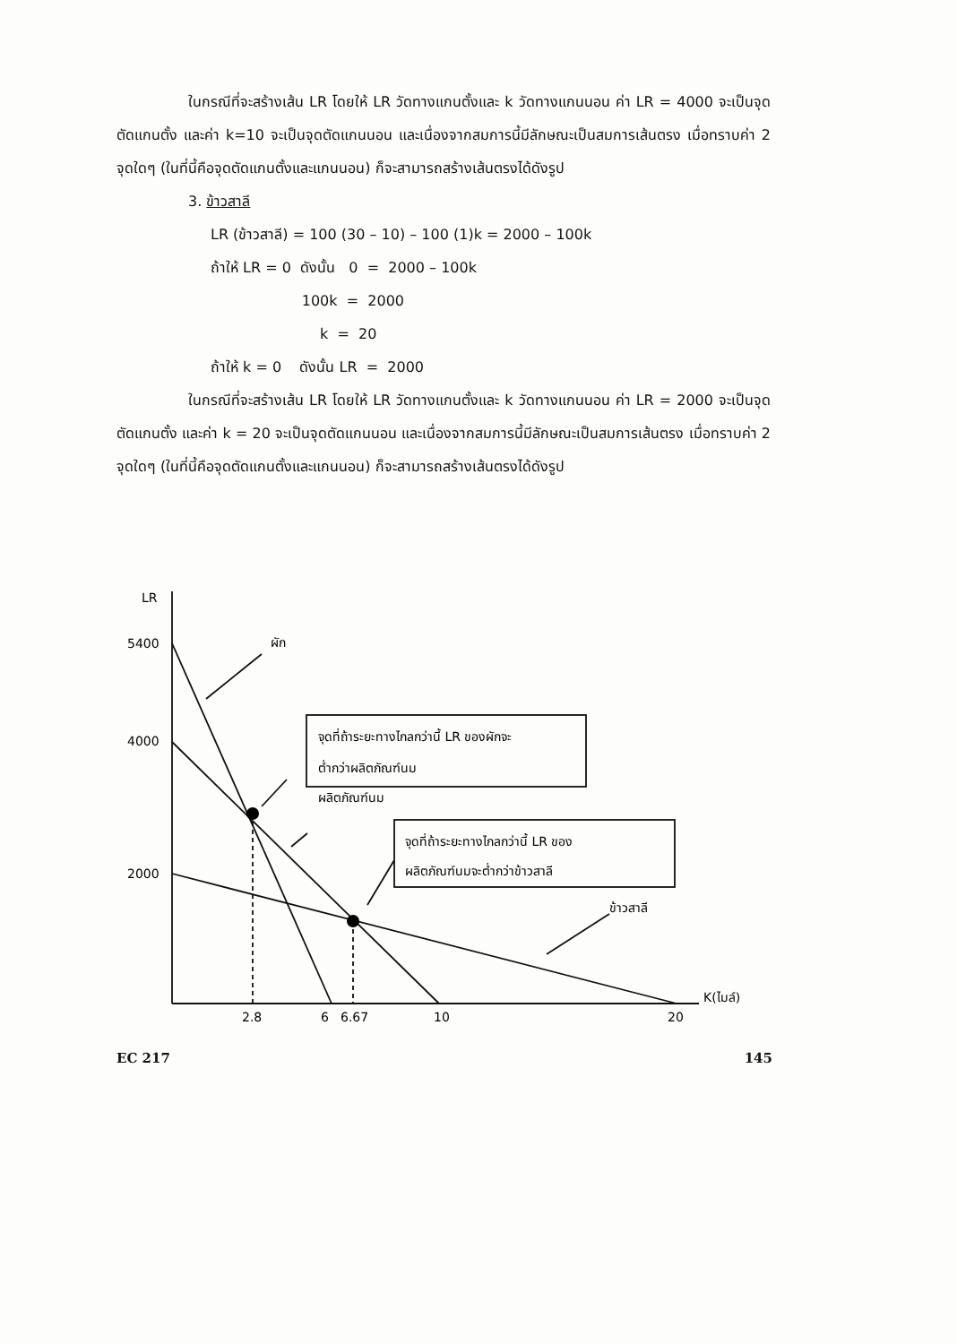ในกรณีที่จะสร้างเส้น LR โดยให้ LR วัดทางแกนตั้งและ k วัดทางแกนนอน ค่า LR = 4000 จะเป็นจุดตัดแกนตั้ง และค่า k=10 จะเป็นจุดตัดแกนนอน และเนื่องจากสมการนี้มีลักษณะเป็นสมการเส้นตรง เมื่อทราบค่า 2 จุดใดๆ (ในที่นี้คือจุดตัดแกนตั้งและแกนนอน) ก็จะสามารถสร้างเส้นตรงได้ดังรูป
3. ข้าวสาลี
LR (ข้าวสาลี) = 100 (30 – 10) – 100 (1)k = 2000 – 100k
ถ้าให้ LR = 0 ดังนั้น 0 = 2000 – 100k
100k = 2000
k = 20
ถ้าให้ k = 0 ดังนั้น LR = 2000
ในกรณีที่จะสร้างเส้น LR โดยให้ LR วัดทางแกนตั้งและ k วัดทางแกนนอน ค่า LR = 2000 จะเป็นจุดตัดแกนตั้ง และค่า k = 20 จะเป็นจุดตัดแกนนอน และเนื่องจากสมการนี้มีลักษณะเป็นสมการเส้นตรง เมื่อทราบค่า 2 จุดใดๆ (ในที่นี้คือจุดตัดแกนตั้งและแกนนอน) ก็จะสามารถสร้างเส้นตรงได้ดังรูป
LR
5400
4000
2000
ผัก
ผลิตภัณฑ์นม
ข้าวสาลี
จุดที่ถ้าระยะทางไกลกว่านี้ LR ของผักจะ
ต่ำกว่าผลิตภัณฑ์นม
จุดที่ถ้าระยะทางไกลกว่านี้ LR ของ
ผลิตภัณฑ์นมจะต่ำกว่าข้าวสาลี
K(ไมล์)
2.8
6
6.67
10
20
EC 217 145